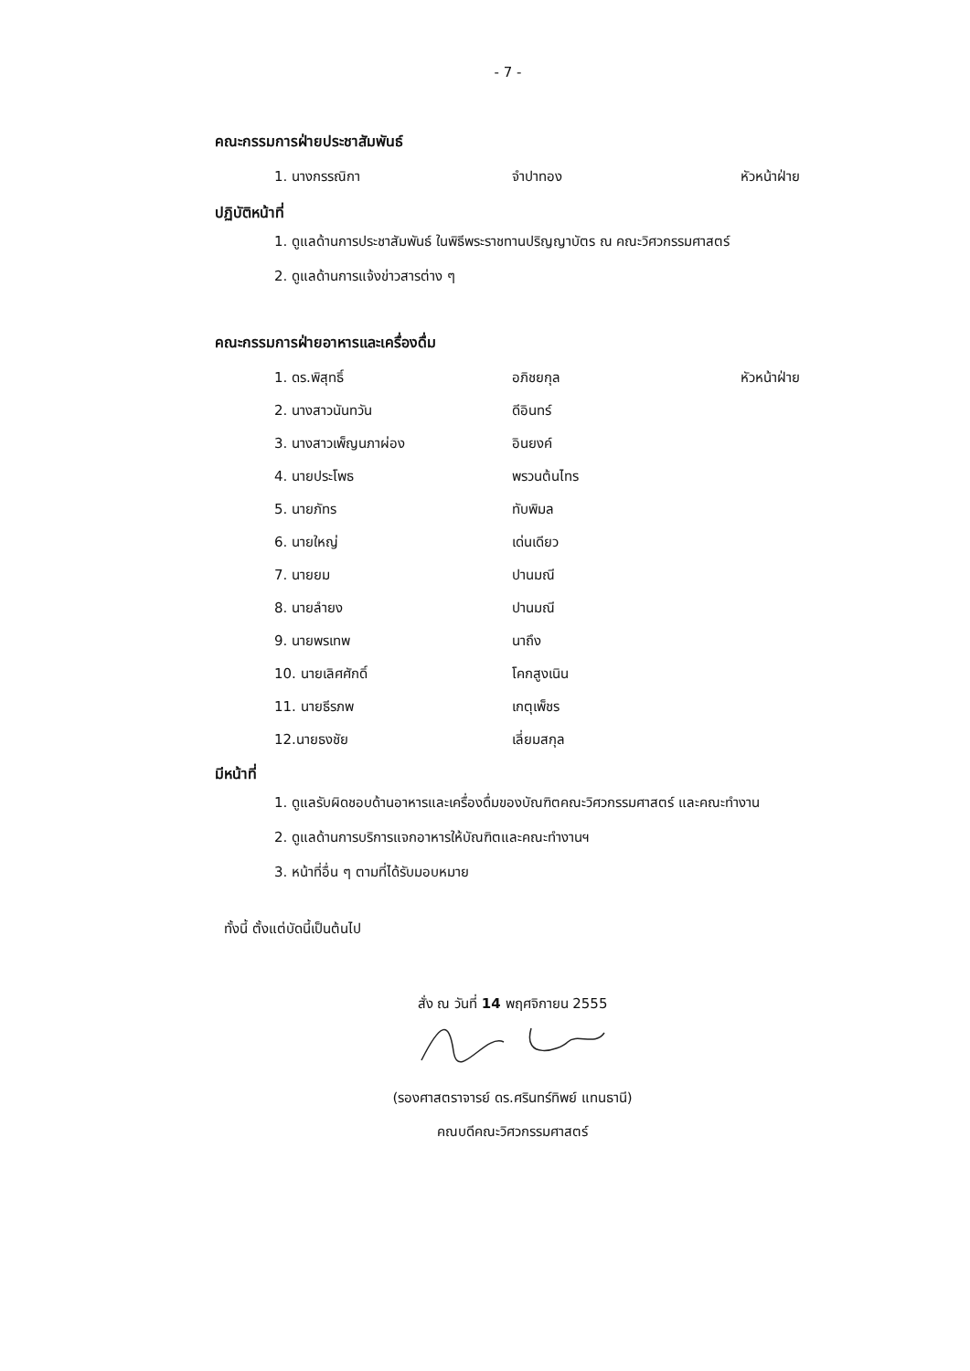- 7 -
คณะกรรมการฝ่ายประชาสัมพันธ์
1. นางกรรณิกา จำปาทอง หัวหน้าฝ่าย
ปฏิบัติหน้าที่
1. ดูแลด้านการประชาสัมพันธ์ ในพิธีพระราชทานปริญญาบัตร ณ คณะวิศวกรรมศาสตร์
2. ดูแลด้านการแจ้งข่าวสารต่าง ๆ
คณะกรรมการฝ่ายอาหารและเครื่องดื่ม
1. ดร.พิสุทธิ์ อภิชยกุล หัวหน้าฝ่าย
2. นางสาวนันทวัน ดีอินทร์
3. นางสาวเพ็ญนภาผ่อง อินยงค์
4. นายประโพธ พรวนต้นไทร
5. นายภัทร ทับพิมล
6. นายใหญ่ เด่นเดียว
7. นายยม ปานมณี
8. นายลำยง ปานมณี
9. นายพรเทพ นาถึง
10. นายเลิศศักดิ์ โคกสูงเนิน
11. นายธีรภพ เกตุเพ็ชร
12.นายธงชัย เลี่ยมสกุล
มีหน้าที่
1. ดูแลรับผิดชอบด้านอาหารและเครื่องดื่มของบัณฑิตคณะวิศวกรรมศาสตร์ และคณะทำงาน
2. ดูแลด้านการบริการแจกอาหารให้บัณฑิตและคณะทำงานฯ
3. หน้าที่อื่น ๆ ตามที่ได้รับมอบหมาย
ทั้งนี้ ตั้งแต่บัดนี้เป็นต้นไป
สั่ง ณ วันที่ 14 พฤศจิกายน 2555
(รองศาสตราจารย์ ดร.ศรินทร์ทิพย์ แทนธานี)
คณบดีคณะวิศวกรรมศาสตร์